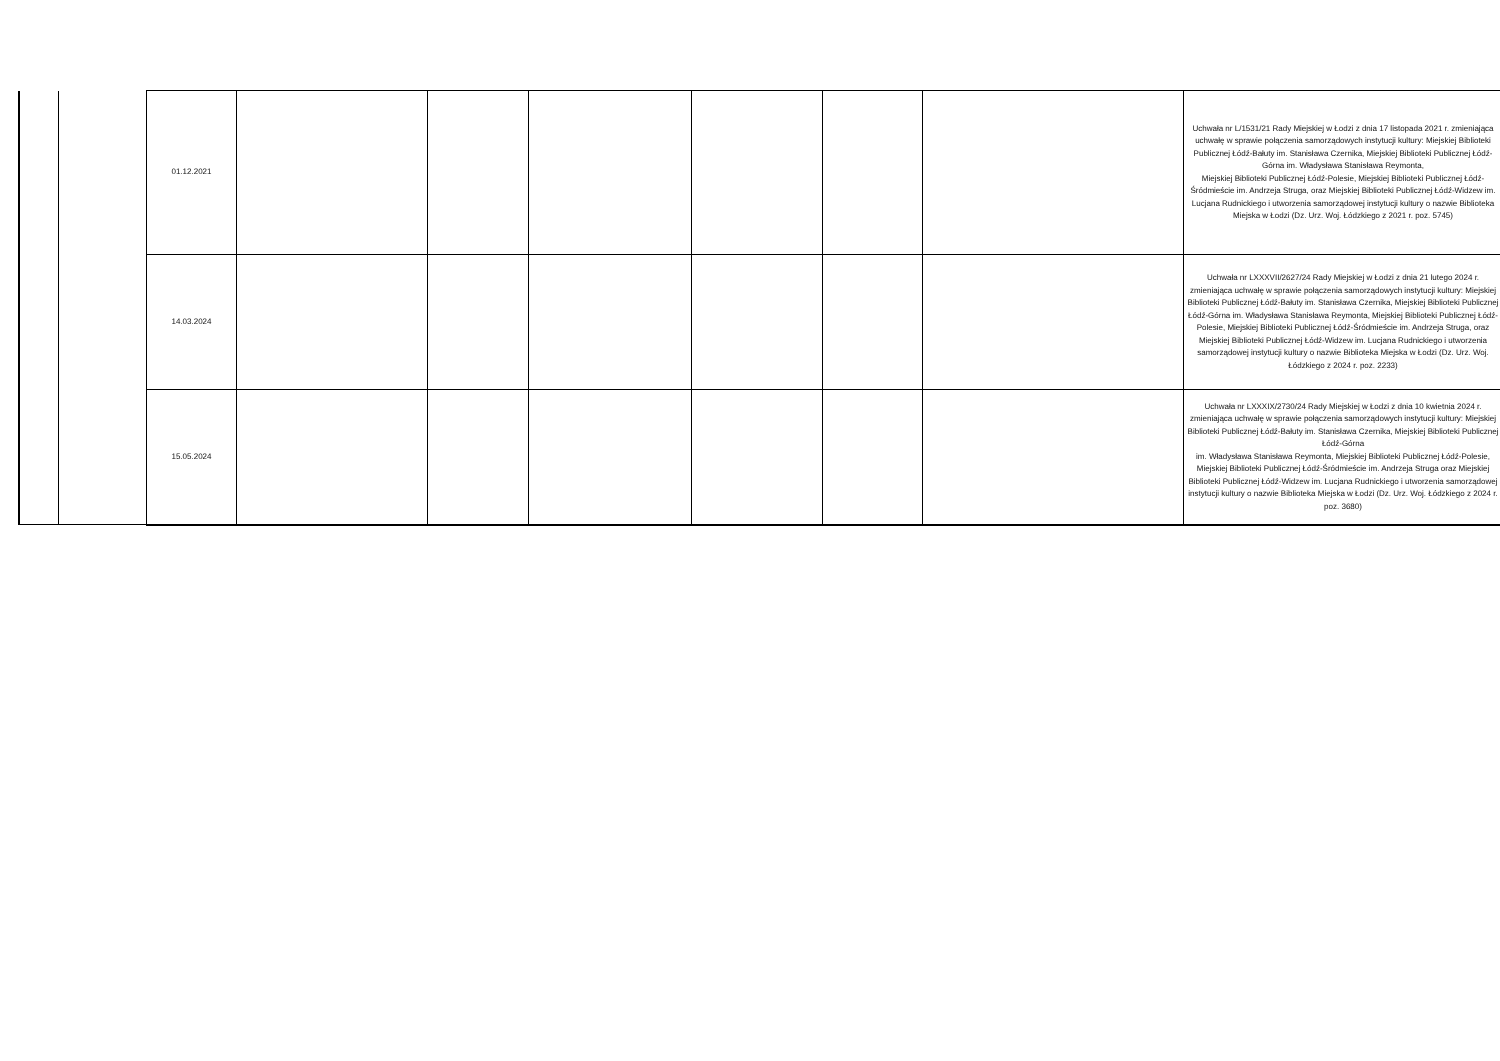| | | 01.12.2021 | | | | | | | Uchwała nr L/1531/21 Rady Miejskiej w Łodzi z dnia 17 listopada 2021 r. zmieniająca uchwałę w sprawie połączenia samorządowych instytucji kultury: Miejskiej Biblioteki Publicznej Łódź-Bałuty im. Stanisława Czernika, Miejskiej Biblioteki Publicznej Łódź-Górna im. Władysława Stanisława Reymonta, Miejskiej Biblioteki Publicznej Łódź-Polesie, Miejskiej Biblioteki Publicznej Łódź-Śródmieście im. Andrzeja Struga, oraz Miejskiej Biblioteki Publicznej Łódź-Widzew im. Lucjana Rudnickiego i utworzenia samorządowej instytucji kultury o nazwie Biblioteka Miejska w Łodzi (Dz. Urz. Woj. Łódzkiego z 2021 r. poz. 5745) |
| | | 14.03.2024 | | | | | | | Uchwała nr LXXXVII/2627/24 Rady Miejskiej w Łodzi z dnia 21 lutego 2024 r. zmieniająca uchwałę w sprawie połączenia samorządowych instytucji kultury: Miejskiej Biblioteki Publicznej Łódź-Bałuty im. Stanisława Czernika, Miejskiej Biblioteki Publicznej Łódź-Górna im. Władysława Stanisława Reymonta, Miejskiej Biblioteki Publicznej Łódź-Polesie, Miejskiej Biblioteki Publicznej Łódź-Śródmieście im. Andrzeja Struga, oraz Miejskiej Biblioteki Publicznej Łódź-Widzew im. Lucjana Rudnickiego i utworzenia samorządowej instytucji kultury o nazwie Biblioteka Miejska w Łodzi (Dz. Urz. Woj. Łódzkiego z 2024 r. poz. 2233) |
| | | 15.05.2024 | | | | | | | Uchwała nr LXXXIX/2730/24 Rady Miejskiej w Łodzi z dnia 10 kwietnia 2024 r. zmieniająca uchwałę w sprawie połączenia samorządowych instytucji kultury: Miejskiej Biblioteki Publicznej Łódź-Bałuty im. Stanisława Czernika, Miejskiej Biblioteki Publicznej Łódź-Górna im. Władysława Stanisława Reymonta, Miejskiej Biblioteki Publicznej Łódź-Polesie, Miejskiej Biblioteki Publicznej Łódź-Śródmieście im. Andrzeja Struga oraz Miejskiej Biblioteki Publicznej Łódź-Widzew im. Lucjana Rudnickiego i utworzenia samorządowej instytucji kultury o nazwie Biblioteka Miejska w Łodzi (Dz. Urz. Woj. Łódzkiego z 2024 r. poz. 3680) |